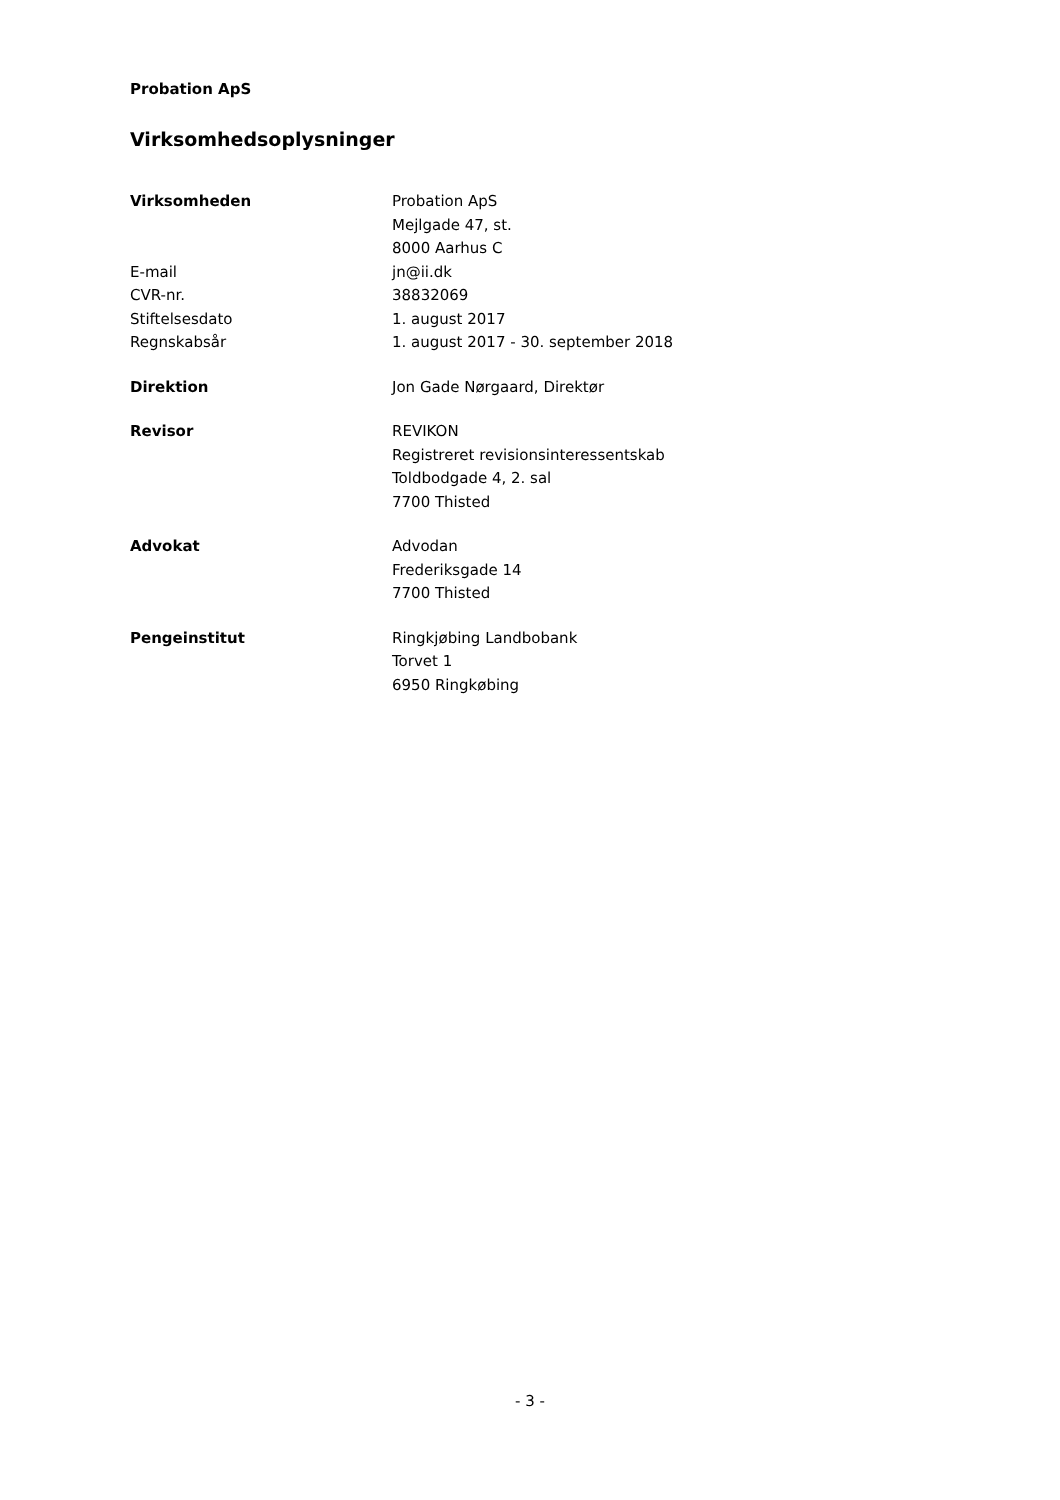Probation ApS
Virksomhedsoplysninger
| Virksomheden | Probation ApS Mejlgade 47, st. 8000 Aarhus C |
| E-mail | jn@ii.dk |
| CVR-nr. | 38832069 |
| Stiftelsesdato | 1. august 2017 |
| Regnskabsår | 1. august 2017 - 30. september 2018 |
| Direktion | Jon Gade Nørgaard, Direktør |
| Revisor | REVIKON Registreret revisionsinteressentskab Toldbodgade 4, 2. sal 7700 Thisted |
| Advokat | Advodan Frederiksgade 14 7700 Thisted |
| Pengeinstitut | Ringkjøbing Landbobank Torvet 1 6950 Ringkøbing |
- 3 -